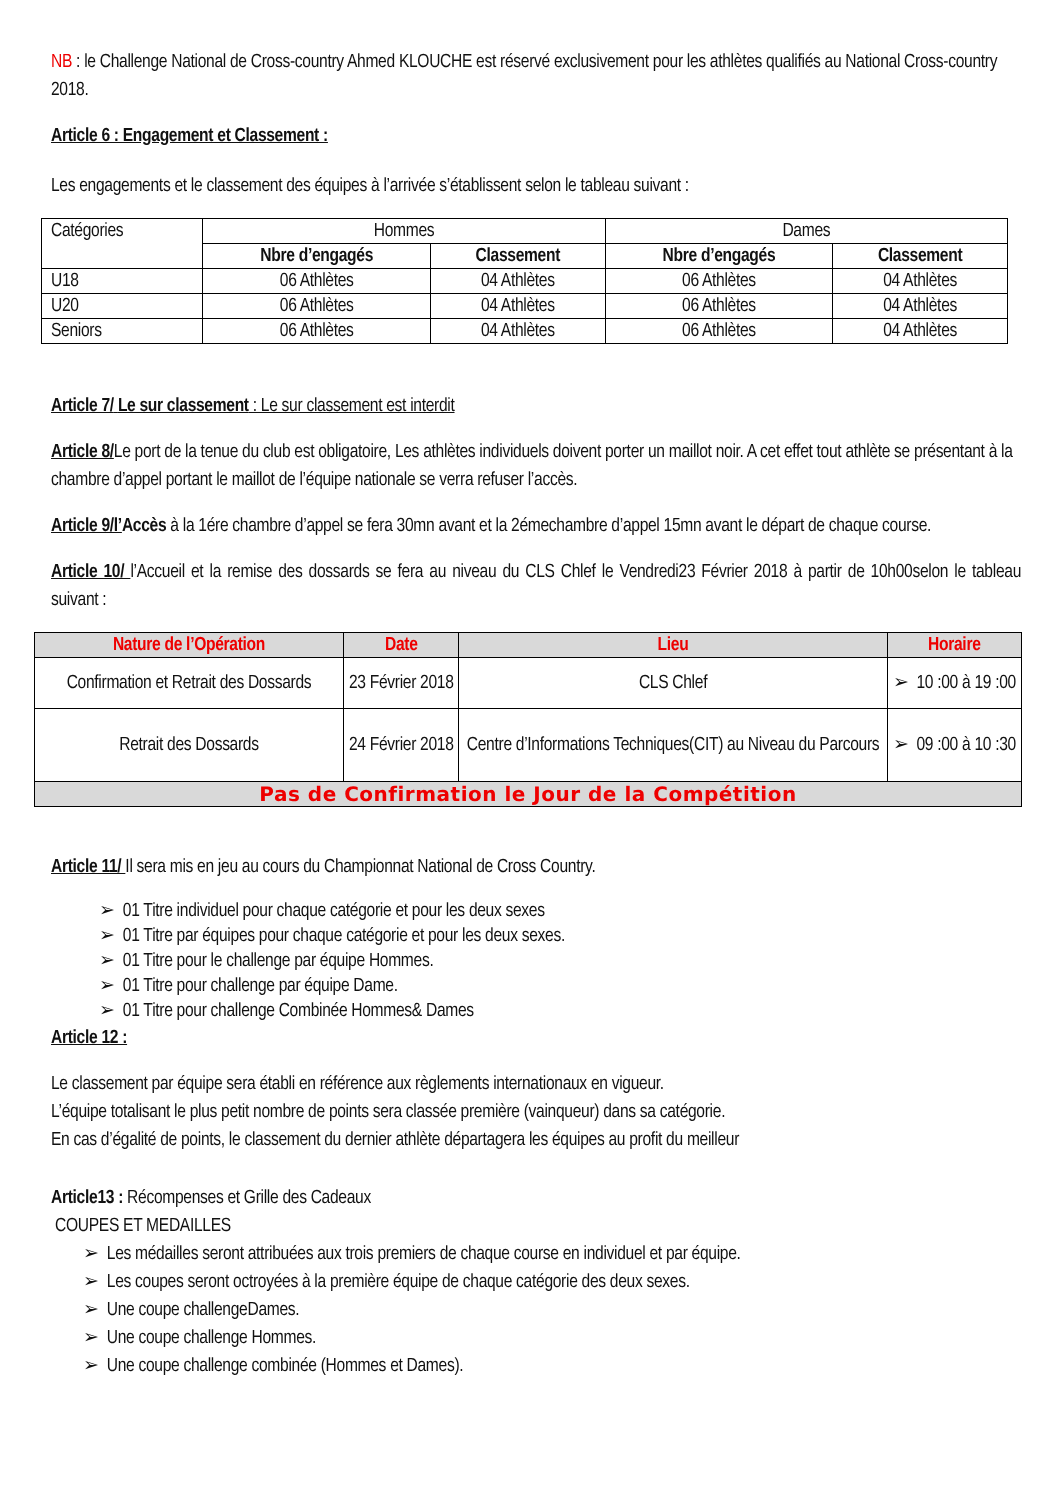NB : le Challenge National de Cross-country Ahmed KLOUCHE est réservé exclusivement pour les athlètes qualifiés au National Cross-country 2018.
Article 6 : Engagement et Classement :
Les engagements et le classement des équipes à l’arrivée s’établissent selon le tableau suivant :
| Catégories | Hommes | | Dames | |
| | Nbre d’engagés | Classement | Nbre d’engagés | Classement |
| U18 | 06 Athlètes | 04 Athlètes | 06 Athlètes | 04 Athlètes |
| U20 | 06 Athlètes | 04 Athlètes | 06 Athlètes | 04 Athlètes |
| Seniors | 06 Athlètes | 04 Athlètes | 06 Athlètes | 04 Athlètes |
Article 7/ Le sur classement : Le sur classement est interdit
Article 8/Le port de la tenue du club est obligatoire, Les athlètes individuels doivent porter un maillot noir. A cet effet tout athlète se présentant à la chambre d’appel portant le maillot de l’équipe nationale se verra refuser l’accès.
Article 9/l’Accès à la 1ére chambre d’appel se fera 30mn avant et la 2émechambre d’appel 15mn avant le départ de chaque course.
Article 10/ l’Accueil et la remise des dossards se fera au niveau du CLS Chlef le Vendredi23 Février 2018 à partir de 10h00selon le tableau suivant :
| Nature de l’Opération | Date | Lieu | Horaire |
| --- | --- | --- | --- |
| Confirmation et Retrait des Dossards | 23 Février 2018 | CLS Chlef | ➢ 10 :00 à 19 :00 |
| Retrait des Dossards | 24 Février 2018 | Centre d’Informations Techniques(CIT) au Niveau du Parcours | ➢ 09 :00 à 10 :30 |
| Pas de Confirmation le Jour de la Compétition | | | |
Article 11/ Il sera mis en jeu au cours du Championnat National de Cross Country.
➢ 01 Titre individuel pour chaque catégorie et pour les deux sexes
➢ 01 Titre par équipes pour chaque catégorie et pour les deux sexes.
➢ 01 Titre pour le challenge par équipe Hommes.
➢ 01 Titre pour challenge par équipe Dame.
➢ 01 Titre pour challenge Combinée Hommes& Dames
Article 12 :
Le classement par équipe sera établi en référence aux règlements internationaux en vigueur.
L’équipe totalisant le plus petit nombre de points sera classée première (vainqueur) dans sa catégorie.
En cas d’égalité de points, le classement du dernier athlète départagera les équipes au profit du meilleur
Article13 : Récompenses et Grille des Cadeaux
COUPES ET MEDAILLES
➢ Les médailles seront attribuées aux trois premiers de chaque course en individuel et par équipe.
➢ Les coupes seront octroyées à la première équipe de chaque catégorie des deux sexes.
➢ Une coupe challengeDames.
➢ Une coupe challenge Hommes.
➢ Une coupe challenge combinée (Hommes et Dames).